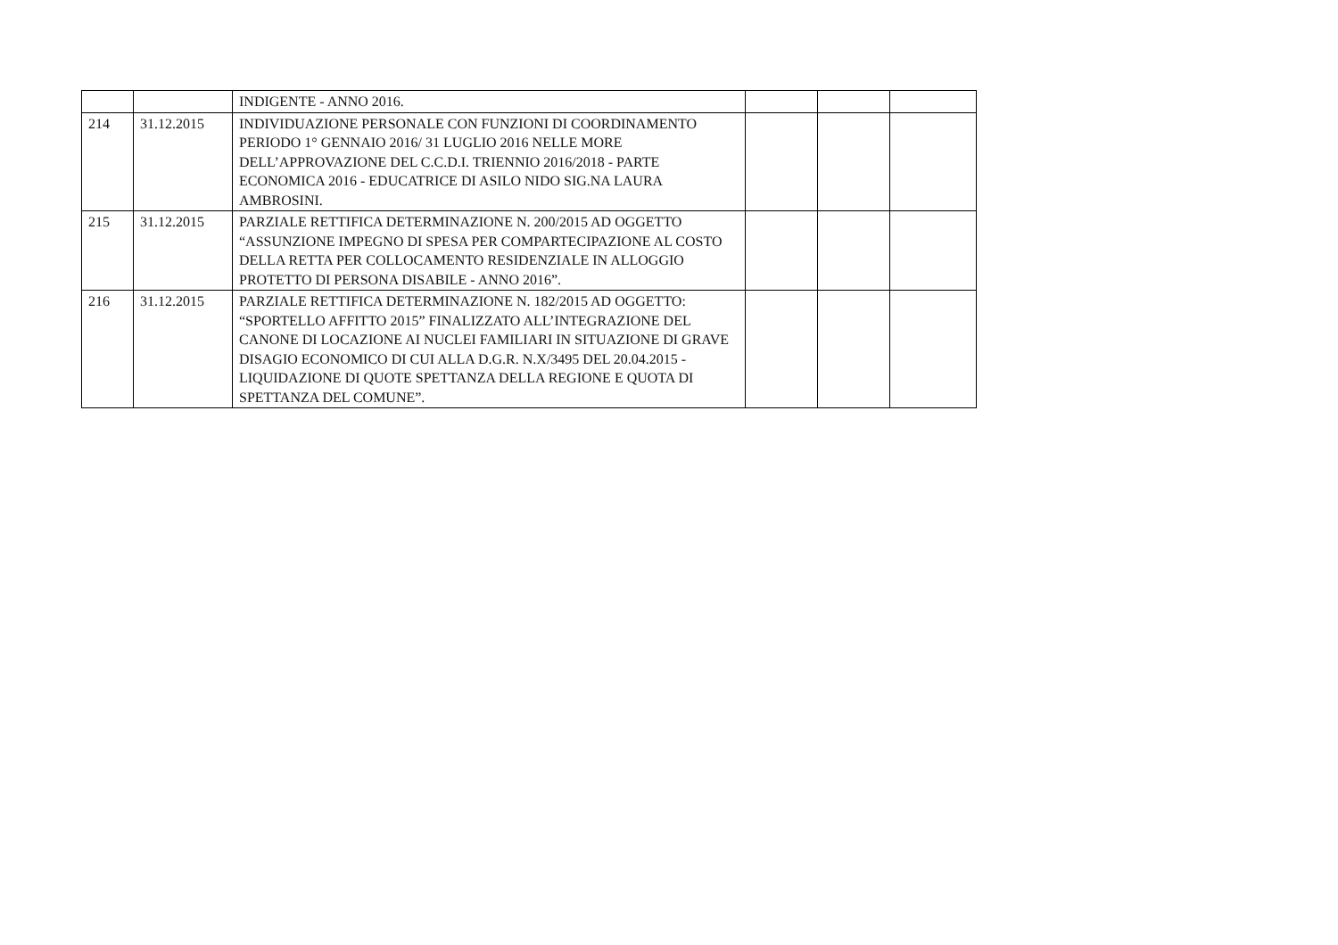| | | INDIGENTE - ANNO 2016. | | | |
| 214 | 31.12.2015 | INDIVIDUAZIONE PERSONALE CON FUNZIONI DI COORDINAMENTO PERIODO 1° GENNAIO 2016/ 31 LUGLIO 2016 NELLE MORE DELL’APPROVAZIONE DEL C.C.D.I. TRIENNIO 2016/2018 - PARTE ECONOMICA 2016 - EDUCATRICE DI ASILO NIDO SIG.NA LAURA AMBROSINI. | | | |
| 215 | 31.12.2015 | PARZIALE RETTIFICA DETERMINAZIONE N. 200/2015 AD OGGETTO “ASSUNZIONE IMPEGNO DI SPESA PER COMPARTECIPAZIONE AL COSTO DELLA RETTA PER COLLOCAMENTO RESIDENZIALE IN ALLOGGIO PROTETTO DI PERSONA DISABILE - ANNO 2016”. | | | |
| 216 | 31.12.2015 | PARZIALE RETTIFICA DETERMINAZIONE N. 182/2015 AD OGGETTO: “SPORTELLO AFFITTO 2015” FINALIZZATO ALL’INTEGRAZIONE DEL CANONE DI LOCAZIONE AI NUCLEI FAMILIARI IN SITUAZIONE DI GRAVE DISAGIO ECONOMICO DI CUI ALLA D.G.R. N.X/3495 DEL 20.04.2015 - LIQUIDAZIONE DI QUOTE SPETTANZA DELLA REGIONE E QUOTA DI SPETTANZA DEL COMUNE”. | | | |